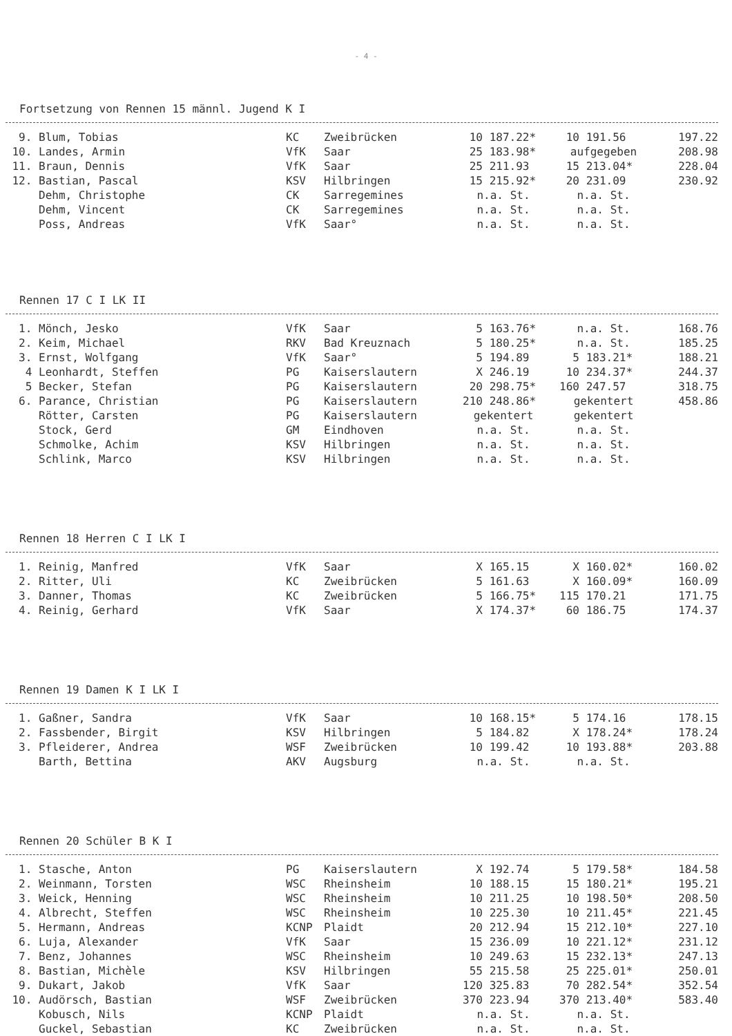- 4 -
Fortsetzung von Rennen 15 männl. Jugend K I
| 9. | Blum, Tobias | KC | Zweibrücken | 10 | 187.22* | 10 | 191.56 | 197.22 |
| 10. | Landes, Armin | VfK | Saar | 25 | 183.98* | aufgegeben | | 208.98 |
| 11. | Braun, Dennis | VfK | Saar | 25 | 211.93 | 15 | 213.04* | 228.04 |
| 12. | Bastian, Pascal | KSV | Hilbringen | 15 | 215.92* | 20 | 231.09 | 230.92 |
| | Dehm, Christophe | CK | Sarregemines | n.a. St. | | n.a. St. | | |
| | Dehm, Vincent | CK | Sarregemines | n.a. St. | | n.a. St. | | |
| | Poss, Andreas | VfK | Saar° | n.a. St. | | n.a. St. | | |
Rennen 17 C I LK II
| 1. | Mönch, Jesko | VfK | Saar | 5 | 163.76* | n.a. St. | | 168.76 |
| 2. | Keim, Michael | RKV | Bad Kreuznach | 5 | 180.25* | n.a. St. | | 185.25 |
| 3. | Ernst, Wolfgang | VfK | Saar° | 5 | 194.89 | 5 | 183.21* | 188.21 |
| 4 | Leonhardt, Steffen | PG | Kaiserslautern | X | 246.19 | 10 | 234.37* | 244.37 |
| 5 | Becker, Stefan | PG | Kaiserslautern | 20 | 298.75* | 160 | 247.57 | 318.75 |
| 6. | Parance, Christian | PG | Kaiserslautern | 210 | 248.86* | gekentert | | 458.86 |
| | Rötter, Carsten | PG | Kaiserslautern | gekentert | | gekentert | | |
| | Stock, Gerd | GM | Eindhoven | n.a. St. | | n.a. St. | | |
| | Schmolke, Achim | KSV | Hilbringen | n.a. St. | | n.a. St. | | |
| | Schlink, Marco | KSV | Hilbringen | n.a. St. | | n.a. St. | | |
Rennen 18 Herren C I LK I
| 1. | Reinig, Manfred | VfK | Saar | X | 165.15 | X | 160.02* | 160.02 |
| 2. | Ritter, Uli | KC | Zweibrücken | 5 | 161.63 | X | 160.09* | 160.09 |
| 3. | Danner, Thomas | KC | Zweibrücken | 5 | 166.75* | 115 | 170.21 | 171.75 |
| 4. | Reinig, Gerhard | VfK | Saar | X | 174.37* | 60 | 186.75 | 174.37 |
Rennen 19 Damen K I LK I
| 1. | Gaßner, Sandra | VfK | Saar | 10 | 168.15* | 5 | 174.16 | 178.15 |
| 2. | Fassbender, Birgit | KSV | Hilbringen | 5 | 184.82 | X | 178.24* | 178.24 |
| 3. | Pfleiderer, Andrea | WSF | Zweibrücken | 10 | 199.42 | 10 | 193.88* | 203.88 |
| | Barth, Bettina | AKV | Augsburg | n.a. St. | | n.a. St. | | |
Rennen 20 Schüler B K I
| 1. | Stasche, Anton | PG | Kaiserslautern | X | 192.74 | 5 | 179.58* | 184.58 |
| 2. | Weinmann, Torsten | WSC | Rheinsheim | 10 | 188.15 | 15 | 180.21* | 195.21 |
| 3. | Weick, Henning | WSC | Rheinsheim | 10 | 211.25 | 10 | 198.50* | 208.50 |
| 4. | Albrecht, Steffen | WSC | Rheinsheim | 10 | 225.30 | 10 | 211.45* | 221.45 |
| 5. | Hermann, Andreas | KCNP | Plaidt | 20 | 212.94 | 15 | 212.10* | 227.10 |
| 6. | Luja, Alexander | VfK | Saar | 15 | 236.09 | 10 | 221.12* | 231.12 |
| 7. | Benz, Johannes | WSC | Rheinsheim | 10 | 249.63 | 15 | 232.13* | 247.13 |
| 8. | Bastian, Michèle | KSV | Hilbringen | 55 | 215.58 | 25 | 225.01* | 250.01 |
| 9. | Dukart, Jakob | VfK | Saar | 120 | 325.83 | 70 | 282.54* | 352.54 |
| 10. | Audörsch, Bastian | WSF | Zweibrücken | 370 | 223.94 | 370 | 213.40* | 583.40 |
| | Kobusch, Nils | KCNP | Plaidt | n.a. St. | | n.a. St. | | |
| | Guckel, Sebastian | KC | Zweibrücken | n.a. St. | | n.a. St. | | |